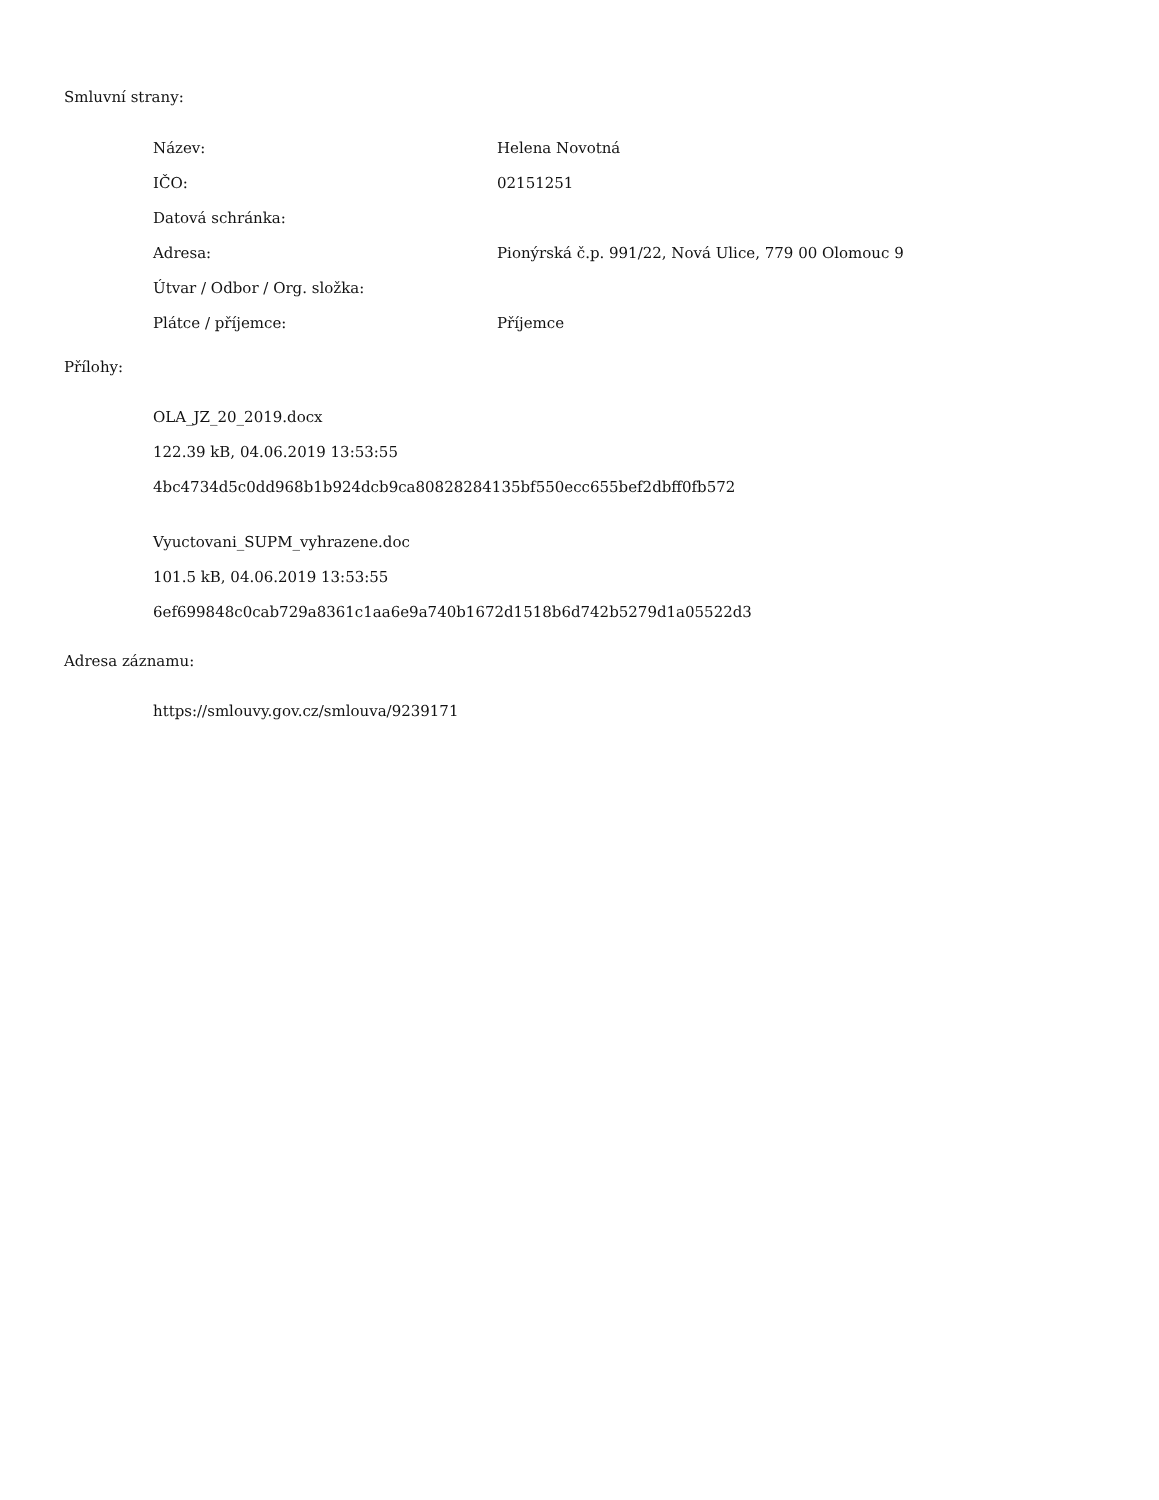Smluvní strany:
| Název: | Helena Novotná |
| IČO: | 02151251 |
| Datová schránka: | |
| Adresa: | Pionýrská č.p. 991/22, Nová Ulice, 779 00 Olomouc 9 |
| Útvar / Odbor / Org. složka: | |
| Plátce / příjemce: | Příjemce |
Přílohy:
OLA_JZ_20_2019.docx
122.39 kB, 04.06.2019 13:53:55
4bc4734d5c0dd968b1b924dcb9ca80828284135bf550ecc655bef2dbff0fb572
Vyuctovani_SUPM_vyhrazene.doc
101.5 kB, 04.06.2019 13:53:55
6ef699848c0cab729a8361c1aa6e9a740b1672d1518b6d742b5279d1a05522d3
Adresa záznamu:
https://smlouvy.gov.cz/smlouva/9239171